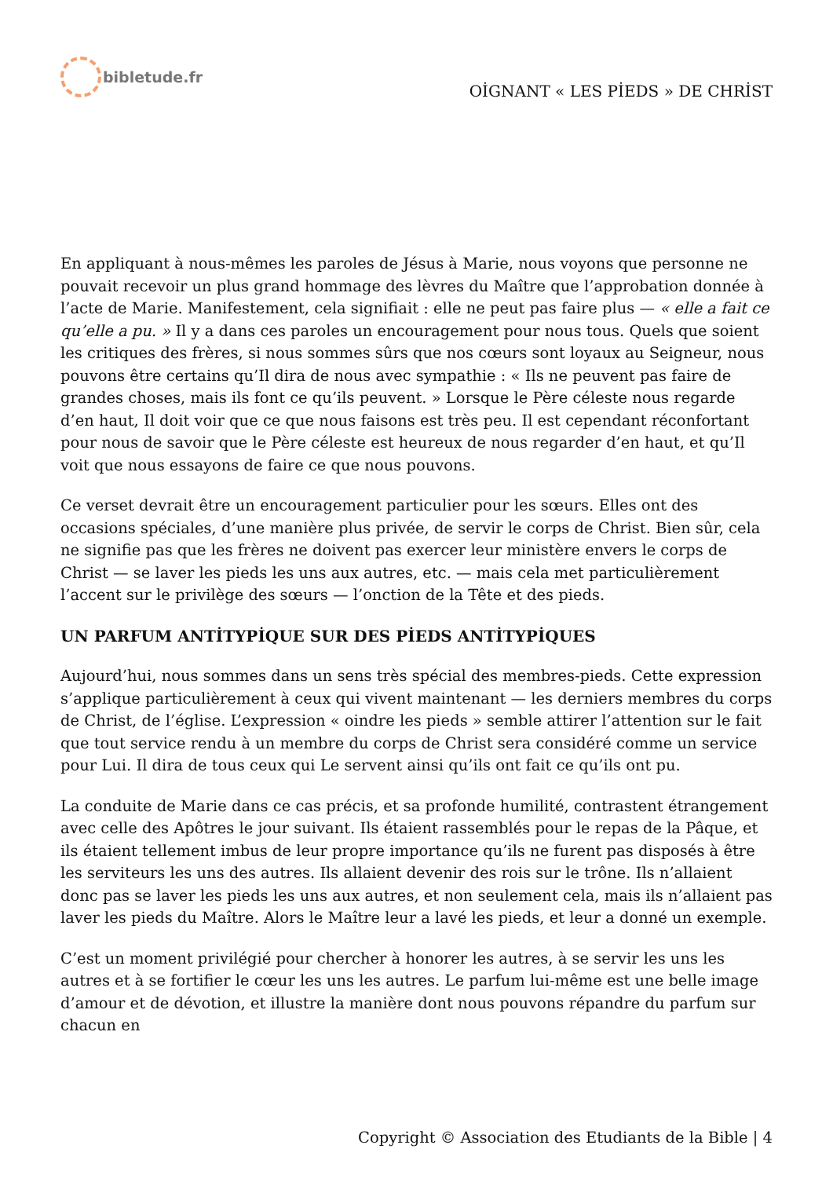bibletude.fr
OİGNANT « LES PİEDS » DE CHRİST
En appliquant à nous-mêmes les paroles de Jésus à Marie, nous voyons que personne ne pouvait recevoir un plus grand hommage des lèvres du Maître que l’approbation donnée à l’acte de Marie. Manifestement, cela signifiait : elle ne peut pas faire plus — « elle a fait ce qu’elle a pu. » Il y a dans ces paroles un encouragement pour nous tous. Quels que soient les critiques des frères, si nous sommes sûrs que nos cœurs sont loyaux au Seigneur, nous pouvons être certains qu’Il dira de nous avec sympathie : « Ils ne peuvent pas faire de grandes choses, mais ils font ce qu’ils peuvent. » Lorsque le Père céleste nous regarde d’en haut, Il doit voir que ce que nous faisons est très peu. Il est cependant réconfortant pour nous de savoir que le Père céleste est heureux de nous regarder d’en haut, et qu’Il voit que nous essayons de faire ce que nous pouvons.
Ce verset devrait être un encouragement particulier pour les sœurs. Elles ont des occasions spéciales, d’une manière plus privée, de servir le corps de Christ. Bien sûr, cela ne signifie pas que les frères ne doivent pas exercer leur ministère envers le corps de Christ — se laver les pieds les uns aux autres, etc. — mais cela met particulièrement l’accent sur le privilège des sœurs — l’onction de la Tête et des pieds.
UN PARFUM ANTİTYPİQUE SUR DES PİEDS ANTİTYPİQUES
Aujourd’hui, nous sommes dans un sens très spécial des membres-pieds. Cette expression s’applique particulièrement à ceux qui vivent maintenant — les derniers membres du corps de Christ, de l’église. L’expression « oindre les pieds » semble attirer l’attention sur le fait que tout service rendu à un membre du corps de Christ sera considéré comme un service pour Lui. Il dira de tous ceux qui Le servent ainsi qu’ils ont fait ce qu’ils ont pu.
La conduite de Marie dans ce cas précis, et sa profonde humilité, contrastent étrangement avec celle des Apôtres le jour suivant. Ils étaient rassemblés pour le repas de la Pâque, et ils étaient tellement imbus de leur propre importance qu’ils ne furent pas disposés à être les serviteurs les uns des autres. Ils allaient devenir des rois sur le trône. Ils n’allaient donc pas se laver les pieds les uns aux autres, et non seulement cela, mais ils n’allaient pas laver les pieds du Maître. Alors le Maître leur a lavé les pieds, et leur a donné un exemple.
C’est un moment privilégié pour chercher à honorer les autres, à se servir les uns les autres et à se fortifier le cœur les uns les autres. Le parfum lui-même est une belle image d’amour et de dévotion, et illustre la manière dont nous pouvons répandre du parfum sur chacun en
Copyright © Association des Etudiants de la Bible | 4